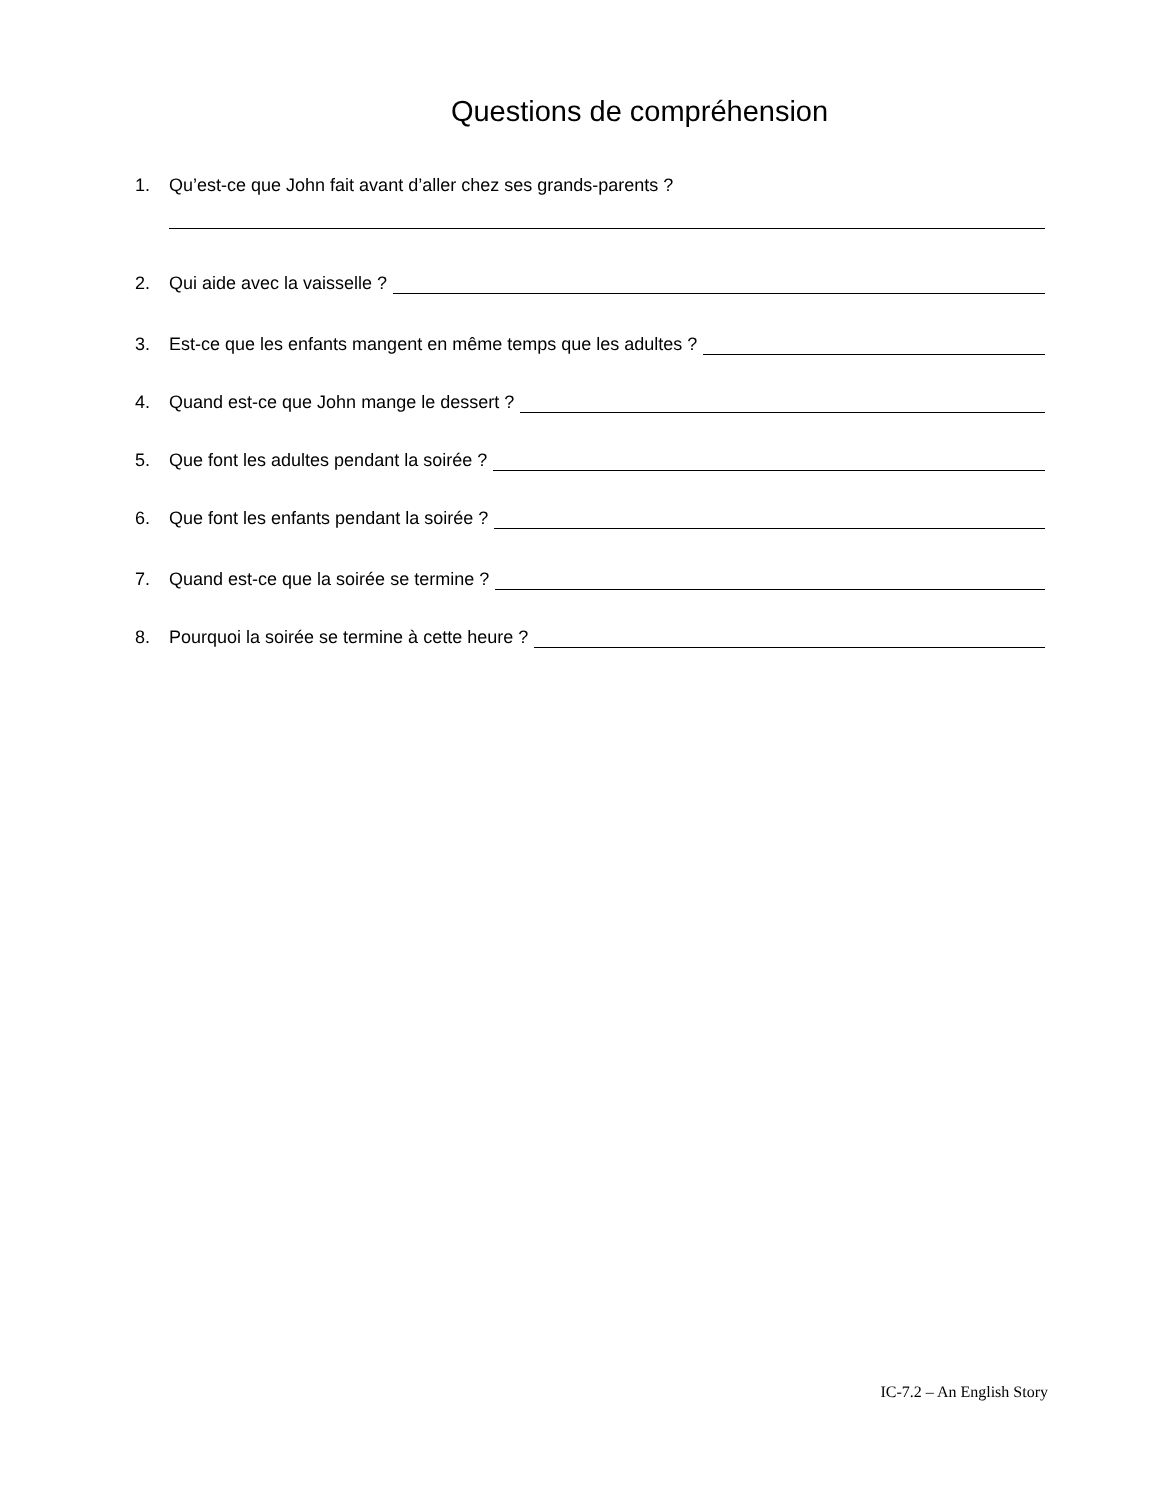Questions de compréhension
1. Qu’est-ce que John fait avant d’aller chez ses grands-parents ?
2. Qui aide avec la vaisselle ?
3. Est-ce que les enfants mangent en même temps que les adultes ?
4. Quand est-ce que John mange le dessert ?
5. Que font les adultes pendant la soirée ?
6. Que font les enfants pendant la soirée ?
7. Quand est-ce que la soirée se termine ?
8. Pourquoi la soirée se termine à cette heure ?
IC-7.2 – An English Story